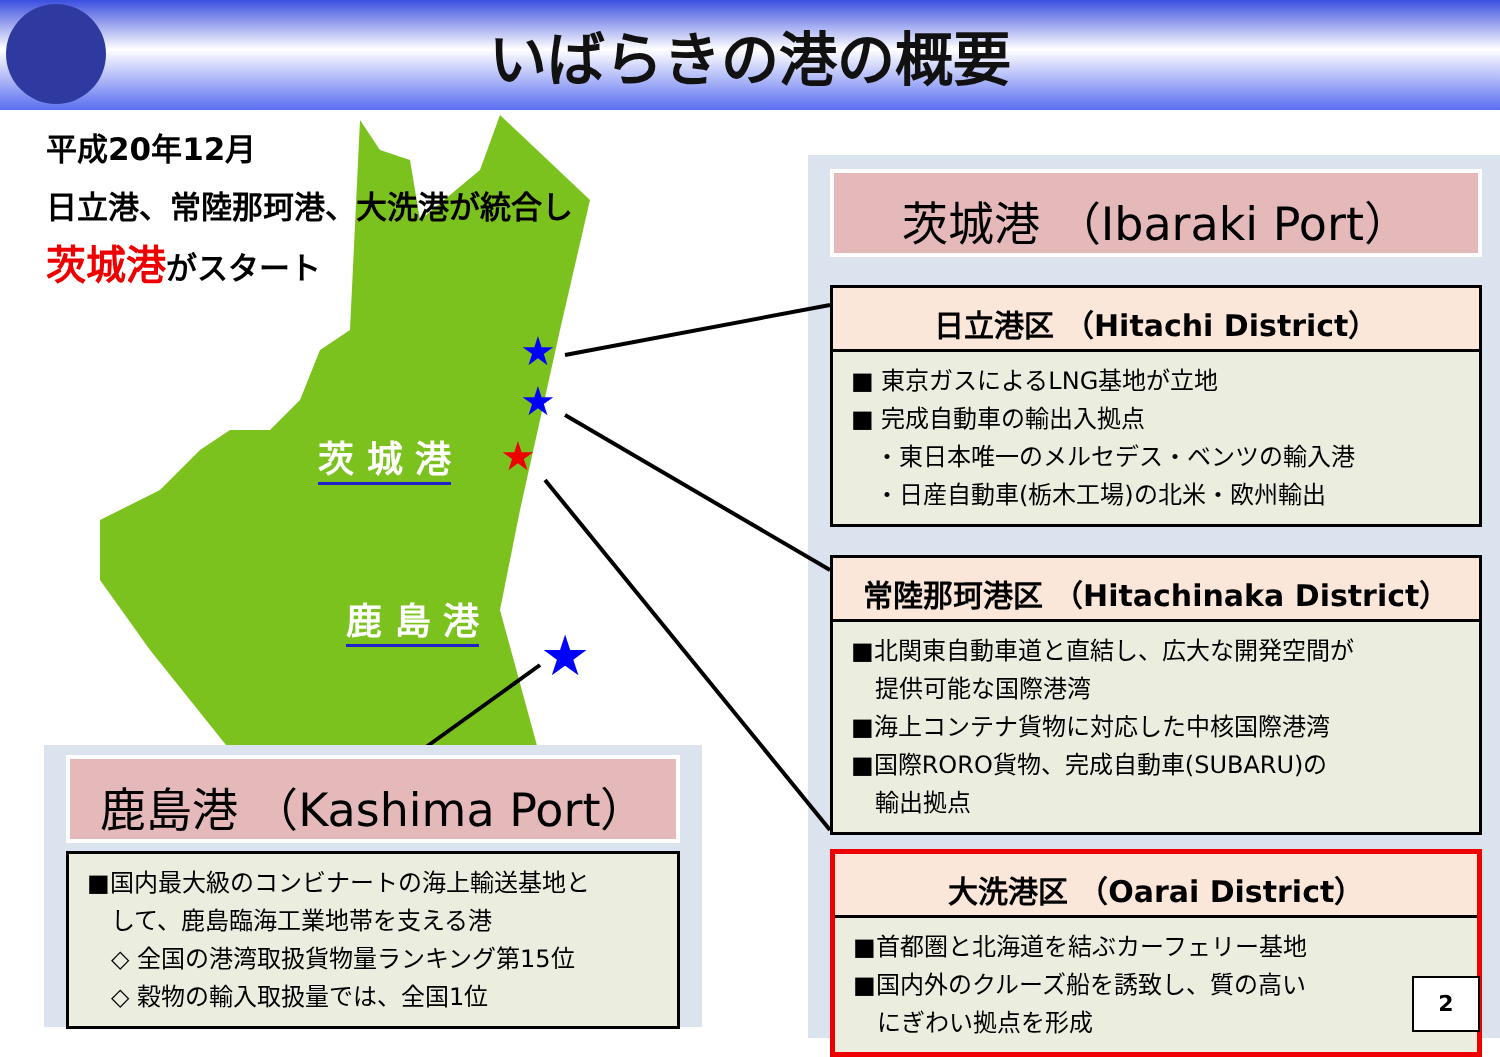いばらきの港の概要
平成20年12月
日立港、常陸那珂港、大洗港が統合し
茨城港がスタート
★
★
★
★
茨 城 港
鹿 島 港
茨城港 （Ibaraki Port）
日立港区 （Hitachi District）
■ 東京ガスによるLNG基地が立地
■ 完成自動車の輸出入拠点
　・東日本唯一のメルセデス・ベンツの輸入港
　・日産自動車(栃木工場)の北米・欧州輸出
常陸那珂港区 （Hitachinaka District）
■北関東自動車道と直結し、広大な開発空間が
　提供可能な国際港湾
■海上コンテナ貨物に対応した中核国際港湾
■国際RORO貨物、完成自動車(SUBARU)の
　輸出拠点
大洗港区 （Oarai District）
■首都圏と北海道を結ぶカーフェリー基地
■国内外のクルーズ船を誘致し、質の高い
　にぎわい拠点を形成
鹿島港 （Kashima Port）
■国内最大級のコンビナートの海上輸送基地と
　して、鹿島臨海工業地帯を支える港
　◇ 全国の港湾取扱貨物量ランキング第15位
　◇ 穀物の輸入取扱量では、全国1位
2